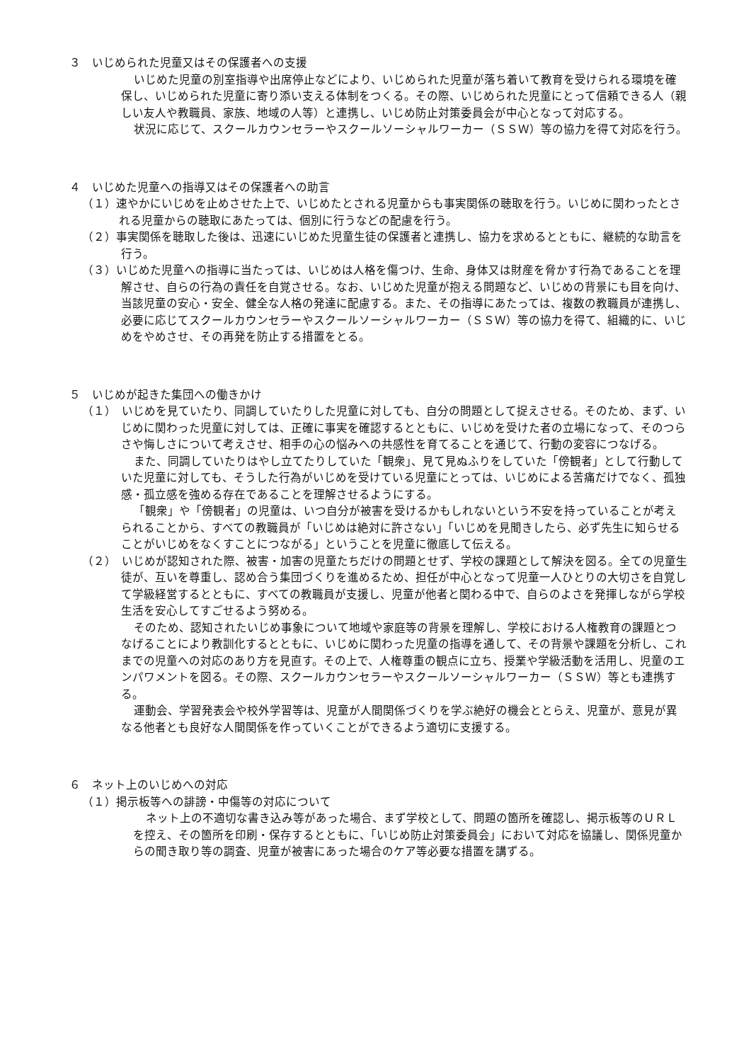３　いじめられた児童又はその保護者への支援
いじめた児童の別室指導や出席停止などにより、いじめられた児童が落ち着いて教育を受けられる環境を確保し、いじめられた児童に寄り添い支える体制をつくる。その際、いじめられた児童にとって信頼できる人（親しい友人や教職員、家族、地域の人等）と連携し、いじめ防止対策委員会が中心となって対応する。
状況に応じて、スクールカウンセラーやスクールソーシャルワーカー（ＳＳＷ）等の協力を得て対応を行う。
４　いじめた児童への指導又はその保護者への助言
（１）速やかにいじめを止めさせた上で、いじめたとされる児童からも事実関係の聴取を行う。いじめに関わったとされる児童からの聴取にあたっては、個別に行うなどの配慮を行う。
（２）事実関係を聴取した後は、迅速にいじめた児童生徒の保護者と連携し、協力を求めるとともに、継続的な助言を行う。
（３）いじめた児童への指導に当たっては、いじめは人格を傷つけ、生命、身体又は財産を脅かす行為であることを理解させ、自らの行為の責任を自覚させる。なお、いじめた児童が抱える問題など、いじめの背景にも目を向け、当該児童の安心・安全、健全な人格の発達に配慮する。また、その指導にあたっては、複数の教職員が連携し、必要に応じてスクールカウンセラーやスクールソーシャルワーカー（ＳＳＷ）等の協力を得て、組織的に、いじめをやめさせ、その再発を防止する措置をとる。
５　いじめが起きた集団への働きかけ
（１）　いじめを見ていたり、同調していたりした児童に対しても、自分の問題として捉えさせる。そのため、まず、いじめに関わった児童に対しては、正確に事実を確認するとともに、いじめを受けた者の立場になって、そのつらさや悔しさについて考えさせ、相手の心の悩みへの共感性を育てることを通じて、行動の変容につなげる。
また、同調していたりはやし立てたりしていた「観衆」、見て見ぬふりをしていた「傍観者」として行動していた児童に対しても、そうした行為がいじめを受けている児童にとっては、いじめによる苦痛だけでなく、孤独感・孤立感を強める存在であることを理解させるようにする。
「観衆」や「傍観者」の児童は、いつ自分が被害を受けるかもしれないという不安を持っていることが考えられることから、すべての教職員が「いじめは絶対に許さない」「いじめを見聞きしたら、必ず先生に知らせることがいじめをなくすことにつながる」ということを児童に徹底して伝える。
（２）　いじめが認知された際、被害・加害の児童たちだけの問題とせず、学校の課題として解決を図る。全ての児童生徒が、互いを尊重し、認め合う集団づくりを進めるため、担任が中心となって児童一人ひとりの大切さを自覚して学級経営するとともに、すべての教職員が支援し、児童が他者と関わる中で、自らのよさを発揮しながら学校生活を安心してすごせるよう努める。
そのため、認知されたいじめ事象について地域や家庭等の背景を理解し、学校における人権教育の課題とつなげることにより教訓化するとともに、いじめに関わった児童の指導を通して、その背景や課題を分析し、これまでの児童への対応のあり方を見直す。その上で、人権尊重の観点に立ち、授業や学級活動を活用し、児童のエンパワメントを図る。その際、スクールカウンセラーやスクールソーシャルワーカー（ＳＳＷ）等とも連携する。
運動会、学習発表会や校外学習等は、児童が人間関係づくりを学ぶ絶好の機会ととらえ、児童が、意見が異なる他者とも良好な人間関係を作っていくことができるよう適切に支援する。
６　ネット上のいじめへの対応
（１）掲示板等への誹謗・中傷等の対応について
ネット上の不適切な書き込み等があった場合、まず学校として、問題の箇所を確認し、掲示板等のＵＲＬを控え、その箇所を印刷・保存するとともに、「いじめ防止対策委員会」において対応を協議し、関係児童からの聞き取り等の調査、児童が被害にあった場合のケア等必要な措置を講ずる。